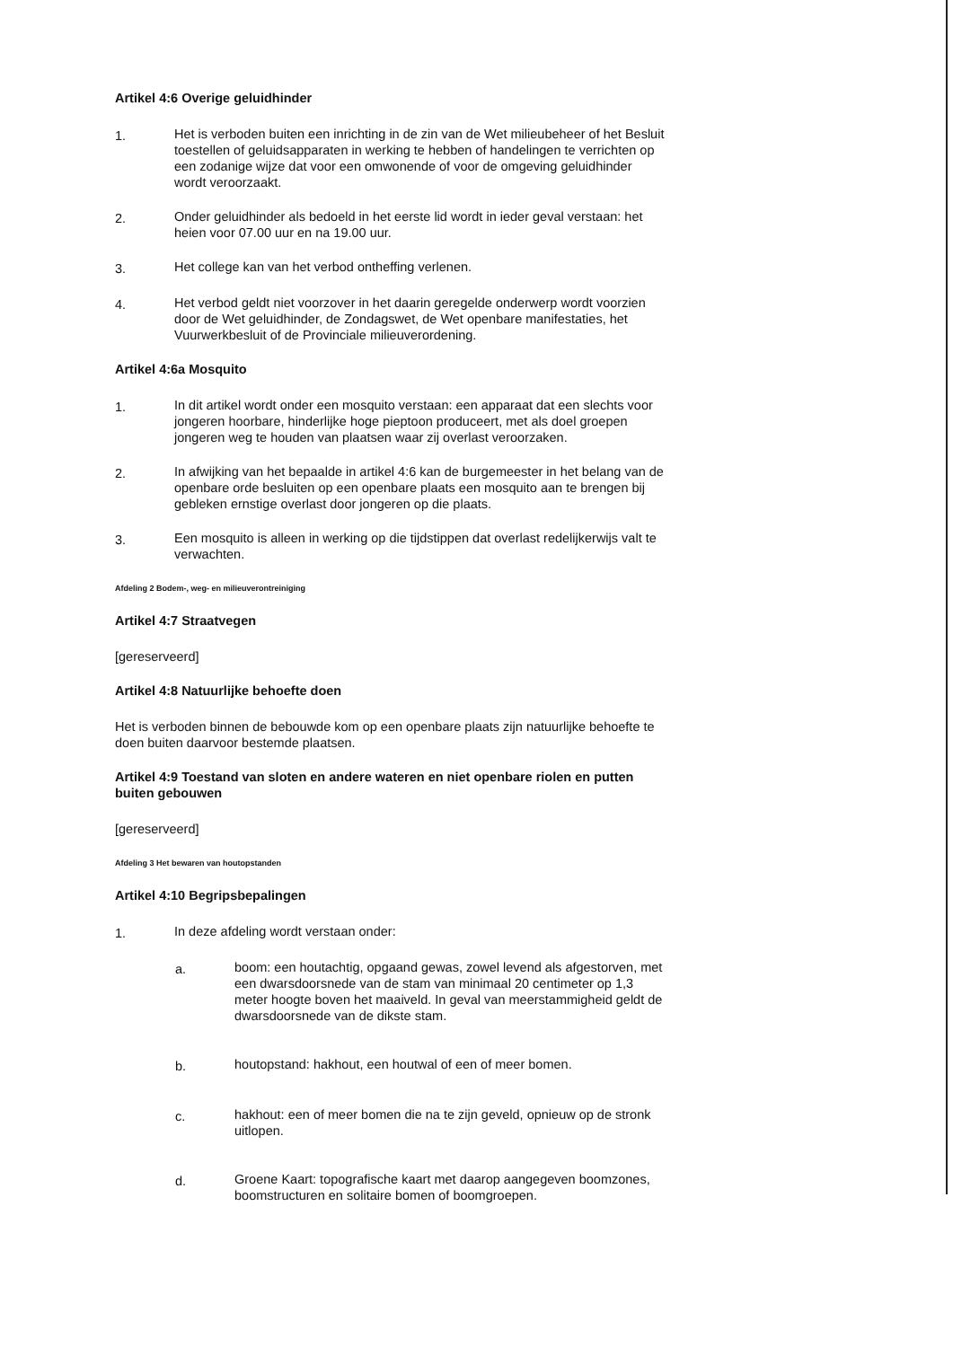Artikel 4:6 Overige geluidhinder
1. Het is verboden buiten een inrichting in de zin van de Wet milieubeheer of het Besluit toestellen of geluidsapparaten in werking te hebben of handelingen te verrichten op een zodanige wijze dat voor een omwonende of voor de omgeving geluidhinder wordt veroorzaakt.
2. Onder geluidhinder als bedoeld in het eerste lid wordt in ieder geval verstaan: het heien voor 07.00 uur en na 19.00 uur.
3. Het college kan van het verbod ontheffing verlenen.
4. Het verbod geldt niet voorzover in het daarin geregelde onderwerp wordt voorzien door de Wet geluidhinder, de Zondagswet, de Wet openbare manifestaties, het Vuurwerkbesluit of de Provinciale milieuverordening.
Artikel 4:6a Mosquito
1. In dit artikel wordt onder een mosquito verstaan: een apparaat dat een slechts voor jongeren hoorbare, hinderlijke hoge pieptoon produceert, met als doel groepen jongeren weg te houden van plaatsen waar zij overlast veroorzaken.
2. In afwijking van het bepaalde in artikel 4:6 kan de burgemeester in het belang van de openbare orde besluiten op een openbare plaats een mosquito aan te brengen bij gebleken ernstige overlast door jongeren op die plaats.
3. Een mosquito is alleen in werking op die tijdstippen dat overlast redelijkerwijs valt te verwachten.
Afdeling 2 Bodem-, weg- en milieuverontreiniging
Artikel 4:7 Straatvegen
[gereserveerd]
Artikel 4:8 Natuurlijke behoefte doen
Het is verboden binnen de bebouwde kom op een openbare plaats zijn natuurlijke behoefte te doen buiten daarvoor bestemde plaatsen.
Artikel 4:9 Toestand van sloten en andere wateren en niet openbare riolen en putten buiten gebouwen
[gereserveerd]
Afdeling 3 Het bewaren van houtopstanden
Artikel 4:10 Begripsbepalingen
1. In deze afdeling wordt verstaan onder:
a. boom: een houtachtig, opgaand gewas, zowel levend als afgestorven, met een dwarsdoorsnede van de stam van minimaal 20 centimeter op 1,3 meter hoogte boven het maaiveld. In geval van meerstammigheid geldt de dwarsdoorsnede van de dikste stam.
b. houtopstand: hakhout, een houtwal of een of meer bomen.
c. hakhout: een of meer bomen die na te zijn geveld, opnieuw op de stronk uitlopen.
d. Groene Kaart: topografische kaart met daarop aangegeven boomzones, boomstructuren en solitaire bomen of boomgroepen.